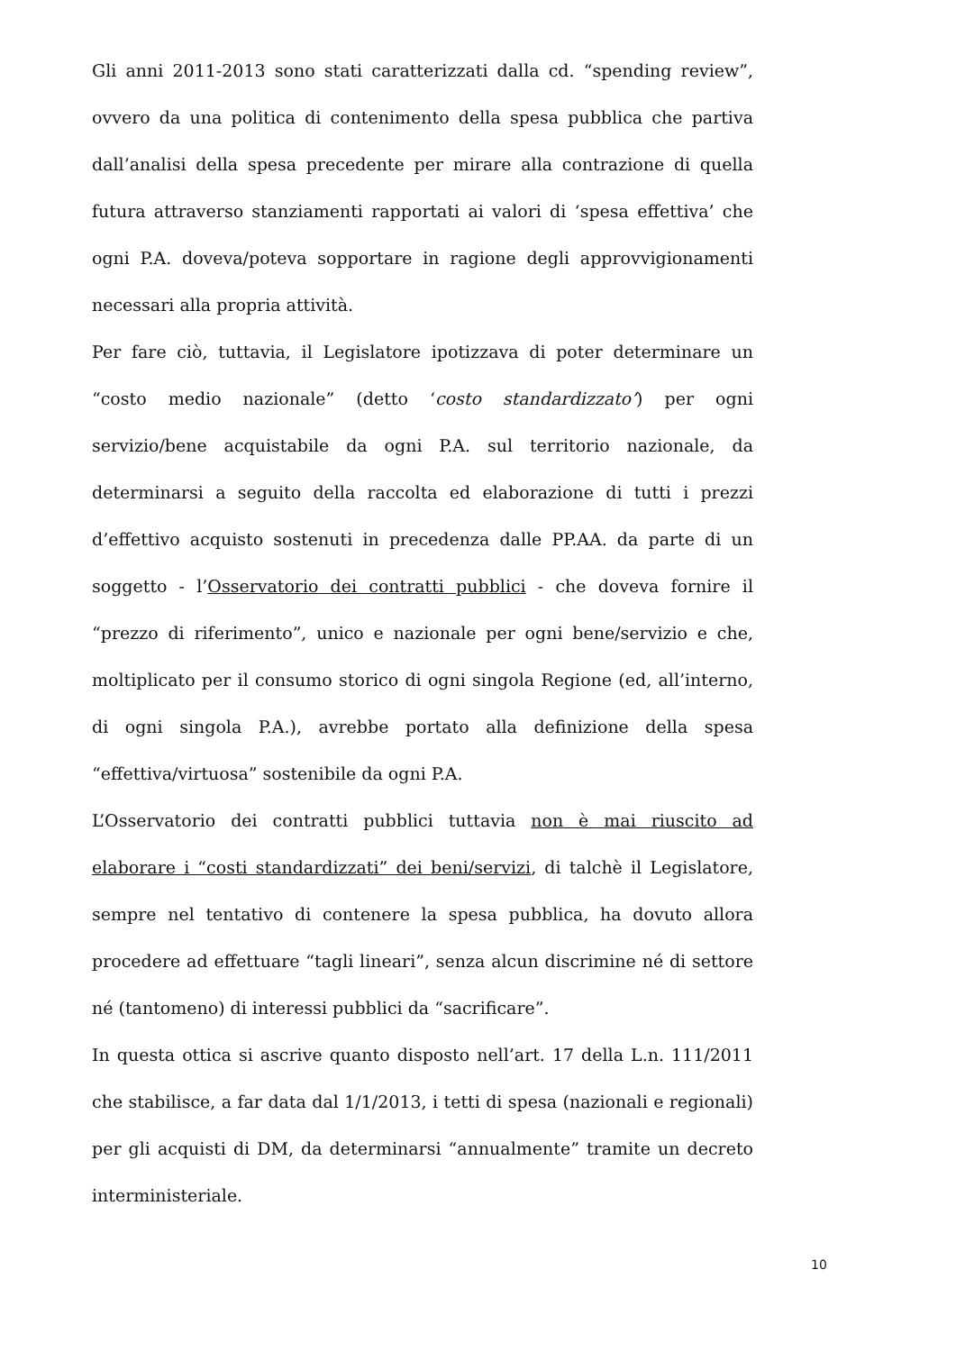Gli anni 2011-2013 sono stati caratterizzati dalla cd. “spending review”, ovvero da una politica di contenimento della spesa pubblica che partiva dall’analisi della spesa precedente per mirare alla contrazione di quella futura attraverso stanziamenti rapportati ai valori di ‘spesa effettiva’ che ogni P.A. doveva/poteva sopportare in ragione degli approvvigionamenti necessari alla propria attività.
Per fare ciò, tuttavia, il Legislatore ipotizzava di poter determinare un “costo medio nazionale” (detto ‘costo standardizzato’) per ogni servizio/bene acquistabile da ogni P.A. sul territorio nazionale, da determinarsi a seguito della raccolta ed elaborazione di tutti i prezzi d’effettivo acquisto sostenuti in precedenza dalle PP.AA. da parte di un soggetto - l’Osservatorio dei contratti pubblici - che doveva fornire il “prezzo di riferimento”, unico e nazionale per ogni bene/servizio e che, moltiplicato per il consumo storico di ogni singola Regione (ed, all’interno, di ogni singola P.A.), avrebbe portato alla definizione della spesa “effettiva/virtuosa” sostenibile da ogni P.A.
L’Osservatorio dei contratti pubblici tuttavia non è mai riuscito ad elaborare i “costi standardizzati” dei beni/servizi, di talchè il Legislatore, sempre nel tentativo di contenere la spesa pubblica, ha dovuto allora procedere ad effettuare “tagli lineari”, senza alcun discrimine né di settore né (tantomeno) di interessi pubblici da “sacrificare”.
In questa ottica si ascrive quanto disposto nell’art. 17 della L.n. 111/2011 che stabilisce, a far data dal 1/1/2013, i tetti di spesa (nazionali e regionali) per gli acquisti di DM, da determinarsi “annualmente” tramite un decreto interministeriale.
10